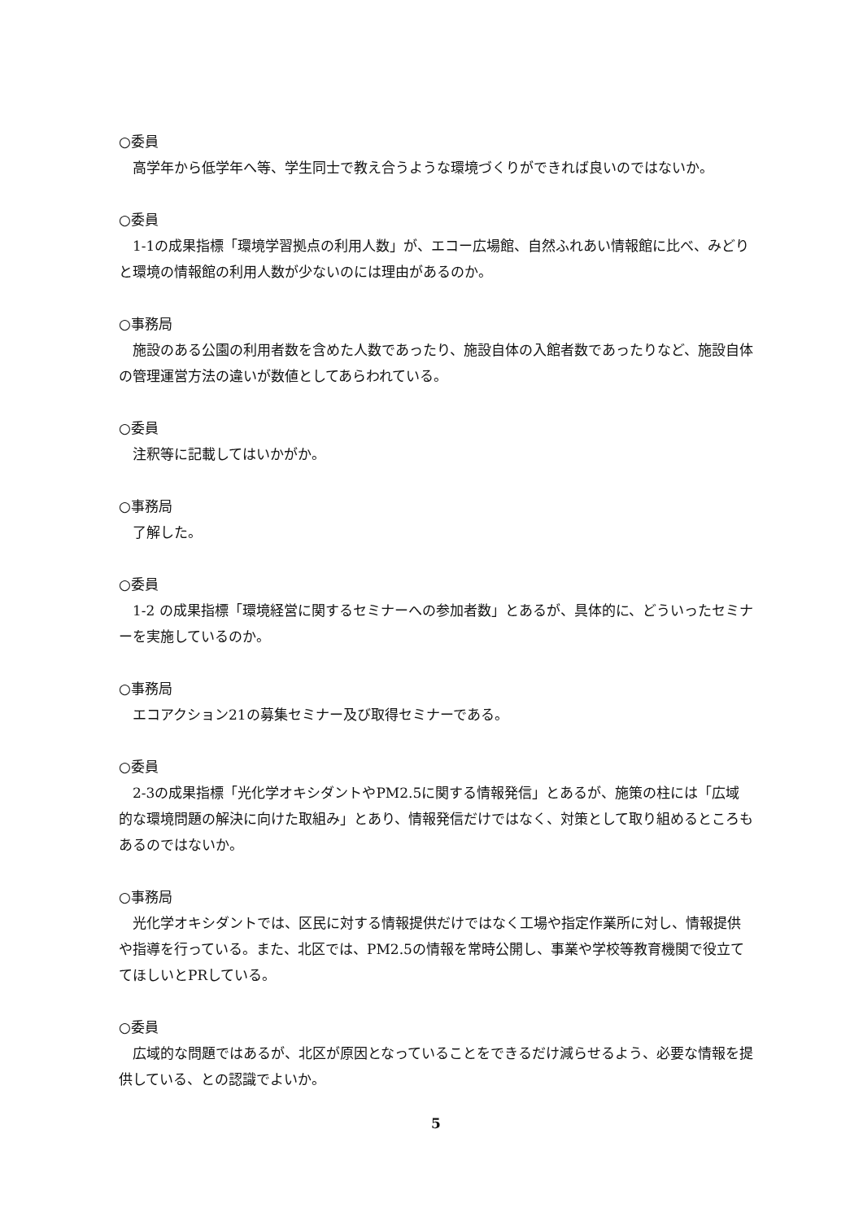○委員
高学年から低学年へ等、学生同士で教え合うような環境づくりができれば良いのではないか。
○委員
1-1の成果指標「環境学習拠点の利用人数」が、エコー広場館、自然ふれあい情報館に比べ、みどりと環境の情報館の利用人数が少ないのには理由があるのか。
○事務局
施設のある公園の利用者数を含めた人数であったり、施設自体の入館者数であったりなど、施設自体の管理運営方法の違いが数値としてあらわれている。
○委員
注釈等に記載してはいかがか。
○事務局
了解した。
○委員
1-2 の成果指標「環境経営に関するセミナーへの参加者数」とあるが、具体的に、どういったセミナーを実施しているのか。
○事務局
エコアクション21の募集セミナー及び取得セミナーである。
○委員
2-3の成果指標「光化学オキシダントやPM2.5に関する情報発信」とあるが、施策の柱には「広域的な環境問題の解決に向けた取組み」とあり、情報発信だけではなく、対策として取り組めるところもあるのではないか。
○事務局
光化学オキシダントでは、区民に対する情報提供だけではなく工場や指定作業所に対し、情報提供や指導を行っている。また、北区では、PM2.5の情報を常時公開し、事業や学校等教育機関で役立ててほしいとPRしている。
○委員
広域的な問題ではあるが、北区が原因となっていることをできるだけ減らせるよう、必要な情報を提供している、との認識でよいか。
5